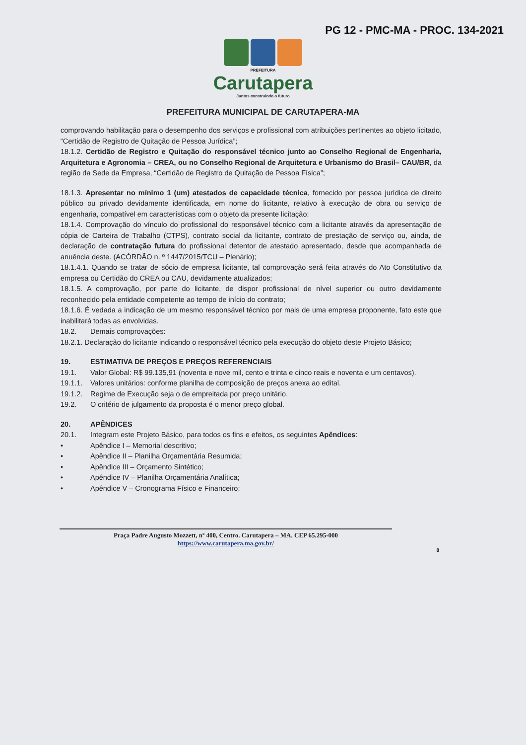PG 12 - PMC-MA - PROC. 134-2021
PREFEITURA
Carutapera
Juntos construindo o futuro
PREFEITURA MUNICIPAL DE CARUTAPERA-MA
comprovando habilitação para o desempenho dos serviços e profissional com atribuições pertinentes ao objeto licitado, “Certidão de Registro de Quitação de Pessoa Jurídica”;
18.1.2. Certidão de Registro e Quitação do responsável técnico junto ao Conselho Regional de Engenharia, Arquitetura e Agronomia – CREA, ou no Conselho Regional de Arquitetura e Urbanismo do Brasil– CAU/BR, da região da Sede da Empresa, “Certidão de Registro de Quitação de Pessoa Física”;
18.1.3. Apresentar no mínimo 1 (um) atestados de capacidade técnica, fornecido por pessoa jurídica de direito público ou privado devidamente identificada, em nome do licitante, relativo à execução de obra ou serviço de engenharia, compatível em características com o objeto da presente licitação;
18.1.4. Comprovação do vínculo do profissional do responsável técnico com a licitante através da apresentação de cópia de Carteira de Trabalho (CTPS), contrato social da licitante, contrato de prestação de serviço ou, ainda, de declaração de contratação futura do profissional detentor de atestado apresentado, desde que acompanhada de anuência deste. (ACÓRDÃO n. º 1447/2015/TCU – Plenário);
18.1.4.1. Quando se tratar de sócio de empresa licitante, tal comprovação será feita através do Ato Constitutivo da empresa ou Certidão do CREA ou CAU, devidamente atualizados;
18.1.5. A comprovação, por parte do licitante, de dispor profissional de nível superior ou outro devidamente reconhecido pela entidade competente ao tempo de início do contrato;
18.1.6. É vedada a indicação de um mesmo responsável técnico por mais de uma empresa proponente, fato este que inabilitará todas as envolvidas.
18.2. Demais comprovações:
18.2.1. Declaração do licitante indicando o responsável técnico pela execução do objeto deste Projeto Básico;
19. ESTIMATIVA DE PREÇOS E PREÇOS REFERENCIAIS
19.1. Valor Global: R$ 99.135,91 (noventa e nove mil, cento e trinta e cinco reais e noventa e um centavos).
19.1.1. Valores unitários: conforme planilha de composição de preços anexa ao edital.
19.1.2. Regime de Execução seja o de empreitada por preço unitário.
19.2. O critério de julgamento da proposta é o menor preço global.
20. APÊNDICES
20.1. Integram este Projeto Básico, para todos os fins e efeitos, os seguintes Apêndices:
• Apêndice I – Memorial descritivo;
• Apêndice II – Planilha Orçamentária Resumida;
• Apêndice III – Orçamento Sintético;
• Apêndice IV – Planilha Orçamentária Analítica;
• Apêndice V – Cronograma Físico e Financeiro;
Praça Padre Augusto Mozzett, nº 400, Centro. Carutapera – MA. CEP 65.295-000
https://www.carutapera.ma.gov.br/
8